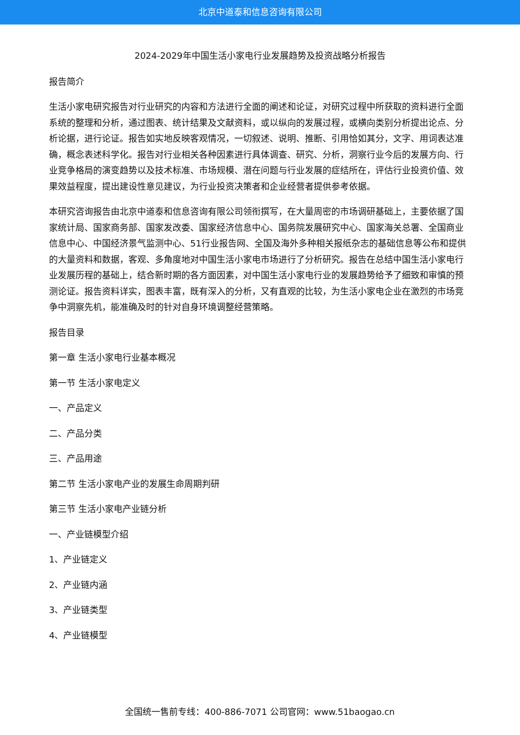北京中道泰和信息咨询有限公司
2024-2029年中国生活小家电行业发展趋势及投资战略分析报告
报告简介
生活小家电研究报告对行业研究的内容和方法进行全面的阐述和论证，对研究过程中所获取的资料进行全面系统的整理和分析，通过图表、统计结果及文献资料，或以纵向的发展过程，或横向类别分析提出论点、分析论据，进行论证。报告如实地反映客观情况，一切叙述、说明、推断、引用恰如其分，文字、用词表达准确，概念表述科学化。报告对行业相关各种因素进行具体调查、研究、分析，洞察行业今后的发展方向、行业竞争格局的演变趋势以及技术标准、市场规模、潜在问题与行业发展的症结所在，评估行业投资价值、效果效益程度，提出建设性意见建议，为行业投资决策者和企业经营者提供参考依据。
本研究咨询报告由北京中道泰和信息咨询有限公司领衔撰写，在大量周密的市场调研基础上，主要依据了国家统计局、国家商务部、国家发改委、国家经济信息中心、国务院发展研究中心、国家海关总署、全国商业信息中心、中国经济景气监测中心、51行业报告网、全国及海外多种相关报纸杂志的基础信息等公布和提供的大量资料和数据，客观、多角度地对中国生活小家电市场进行了分析研究。报告在总结中国生活小家电行业发展历程的基础上，结合新时期的各方面因素，对中国生活小家电行业的发展趋势给予了细致和审慎的预测论证。报告资料详实，图表丰富，既有深入的分析，又有直观的比较，为生活小家电企业在激烈的市场竞争中洞察先机，能准确及时的针对自身环境调整经营策略。
报告目录
第一章 生活小家电行业基本概况
第一节 生活小家电定义
一、产品定义
二、产品分类
三、产品用途
第二节 生活小家电产业的发展生命周期判研
第三节 生活小家电产业链分析
一、产业链模型介绍
1、产业链定义
2、产业链内涵
3、产业链类型
4、产业链模型
全国统一售前专线：400-886-7071 公司官网：www.51baogao.cn